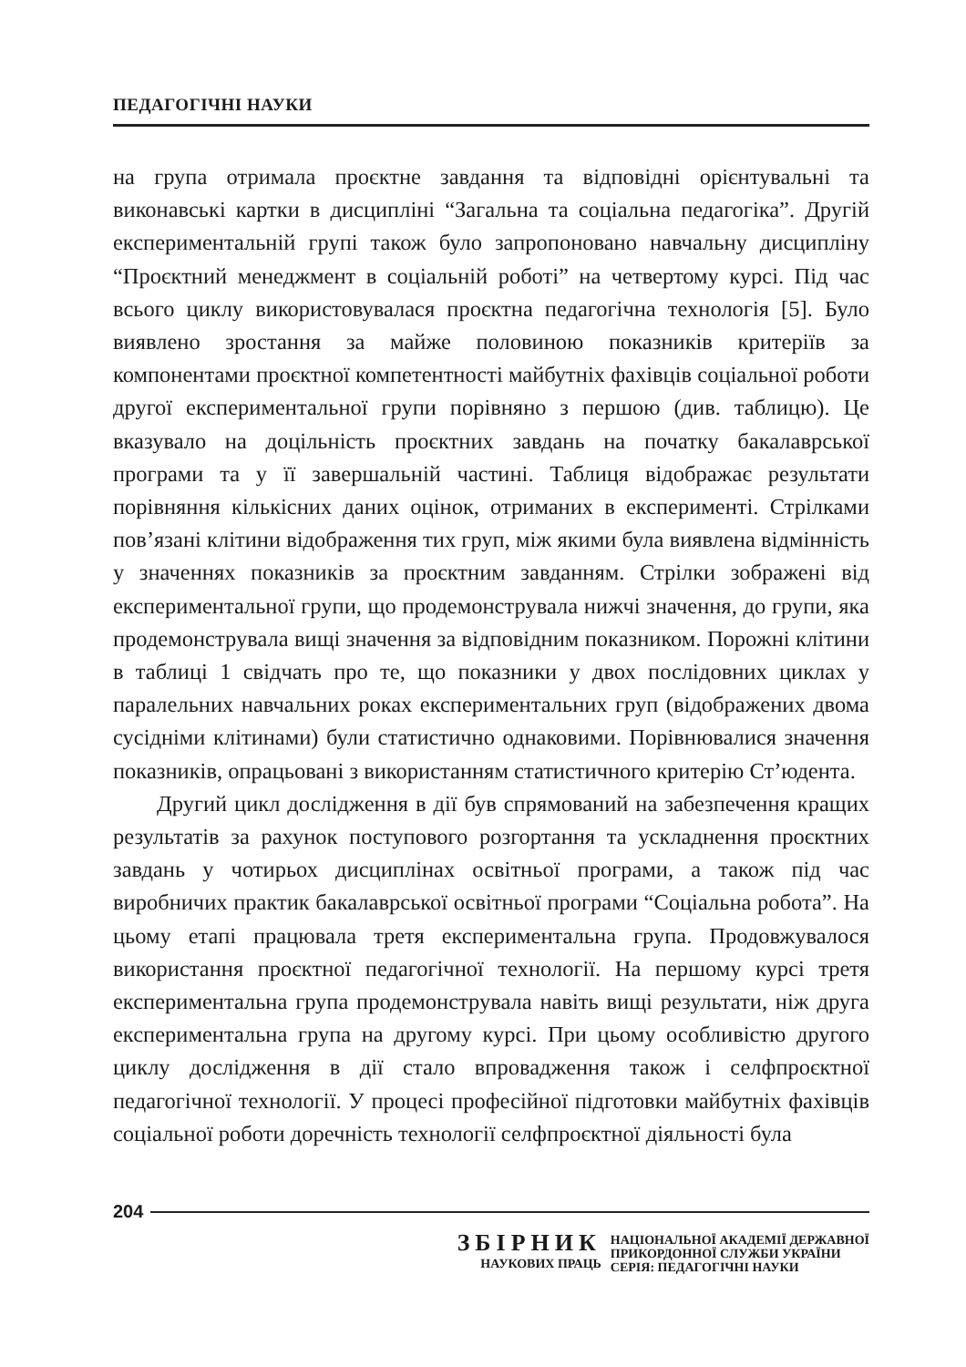ПЕДАГОГІЧНІ НАУКИ
на група отримала проєктне завдання та відповідні орієнтувальні та виконавські картки в дисципліні “Загальна та соціальна педагогіка”. Другій експериментальній групі також було запропоновано навчальну дисципліну “Проєктний менеджмент в соціальній роботі” на четвертому курсі. Під час всього циклу використовувалася проєктна педагогічна технологія [5]. Було виявлено зростання за майже половиною показників критеріїв за компонентами проєктної компетентності майбутніх фахівців соціальної роботи другої експериментальної групи порівняно з першою (див. таблицю). Це вказувало на доцільність проєктних завдань на початку бакалаврської програми та у її завершальній частині. Таблиця відображає результати порівняння кількісних даних оцінок, отриманих в експерименті. Стрілками пов’язані клітини відображення тих груп, між якими була виявлена відмінність у значеннях показників за проєктним завданням. Стрілки зображені від експериментальної групи, що продемонструвала нижчі значення, до групи, яка продемонструвала вищі значення за відповідним показником. Порожні клітини в таблиці 1 свідчать про те, що показники у двох послідовних циклах у паралельних навчальних роках експериментальних груп (відображених двома сусідніми клітинами) були статистично однаковими. Порівнювалися значення показників, опрацьовані з використанням статистичного критерію Ст’юдента.
Другий цикл дослідження в дії був спрямований на забезпечення кращих результатів за рахунок поступового розгортання та ускладнення проєктних завдань у чотирьох дисциплінах освітньої програми, а також під час виробничих практик бакалаврської освітньої програми “Соціальна робота”. На цьому етапі працювала третя експериментальна група. Продовжувалося використання проєктної педагогічної технології. На першому курсі третя експериментальна група продемонструвала навіть вищі результати, ніж друга експериментальна група на другому курсі. При цьому особливістю другого циклу дослідження в дії стало впровадження також і селфпроєктної педагогічної технології. У процесі професійної підготовки майбутніх фахівців соціальної роботи доречність технології селфпроєктної діяльності була
204
ЗБІРНИК
НАУКОВИХ ПРАЦЬ
НАЦІОНАЛЬНОЇ АКАДЕМІЇ ДЕРЖАВНОЇ
ПРИКОРДОННОЇ СЛУЖБИ УКРАЇНИ
СЕРІЯ: ПЕДАГОГІЧНІ НАУКИ